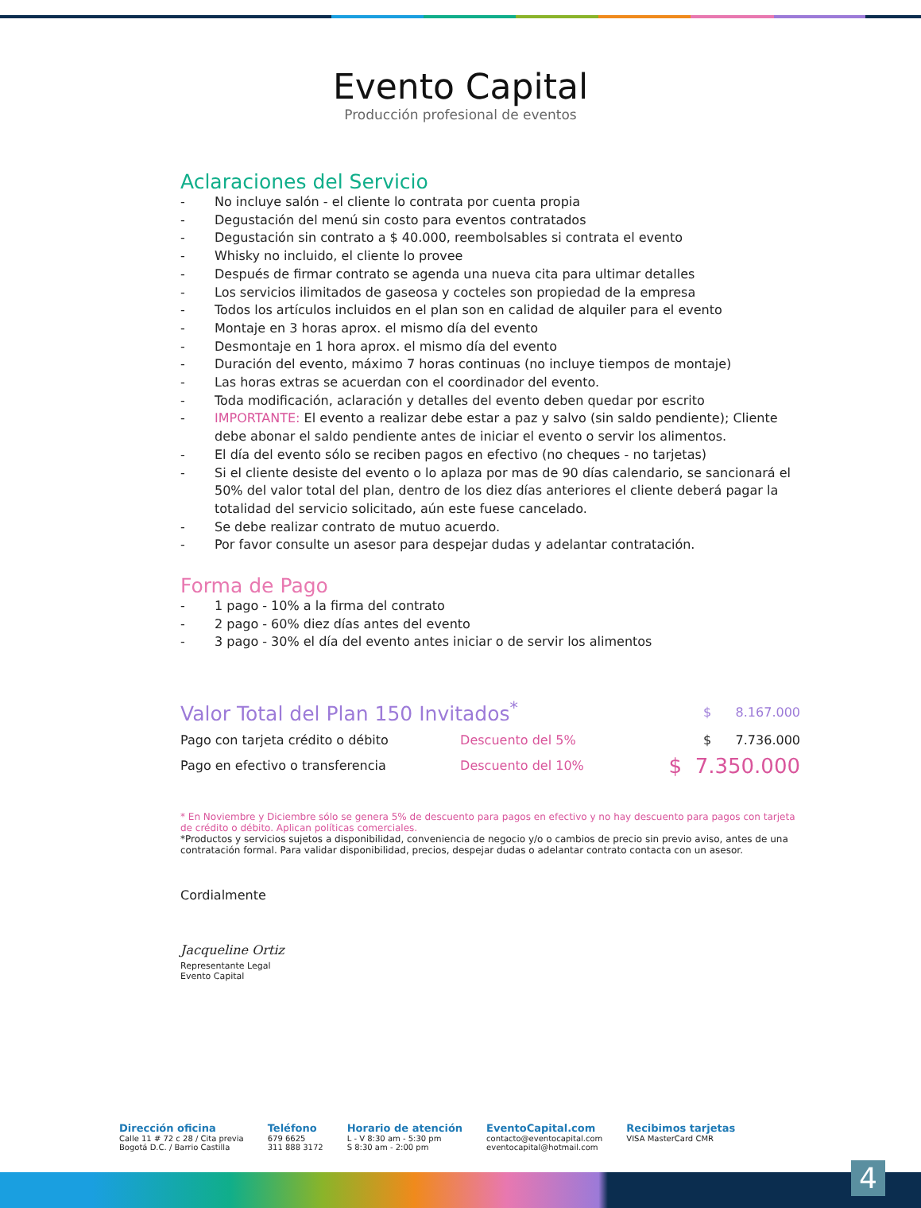Evento Capital
Producción profesional de eventos
Aclaraciones del Servicio
- No incluye salón - el cliente lo contrata por cuenta propia
- Degustación del menú sin costo para eventos contratados
- Degustación sin contrato a $ 40.000, reembolsables si contrata el evento
- Whisky no incluido, el cliente lo provee
- Después de firmar contrato se agenda una nueva cita para ultimar detalles
- Los servicios ilimitados de gaseosa y cocteles son propiedad de la empresa
- Todos los artículos incluidos en el plan son en calidad de alquiler para el evento
- Montaje en 3 horas aprox. el mismo día del evento
- Desmontaje en 1 hora aprox. el mismo día del evento
- Duración del evento, máximo 7 horas continuas (no incluye tiempos de montaje)
- Las horas extras se acuerdan con el coordinador del evento.
- Toda modificación, aclaración y detalles del evento deben quedar por escrito
- IMPORTANTE: El evento a realizar debe estar a paz y salvo (sin saldo pendiente); Cliente debe abonar el saldo pendiente antes de iniciar el evento o servir los alimentos.
- El día del evento sólo se reciben pagos en efectivo (no cheques - no tarjetas)
- Si el cliente desiste del evento o lo aplaza por mas de 90 días calendario, se sancionará el 50% del valor total del plan, dentro de los diez días anteriores el cliente deberá pagar la totalidad del servicio solicitado, aún este fuese cancelado.
- Se debe realizar contrato de mutuo acuerdo.
- Por favor consulte un asesor para despejar dudas y adelantar contratación.
Forma de Pago
- 1 pago - 10% a la firma del contrato
- 2 pago - 60% diez días antes del evento
- 3 pago - 30% el día del evento antes iniciar o de servir los alimentos
| Valor Total del Plan 150 Invitados<sup>*</sup> | | $ 8.167.000 |
| Pago con tarjeta crédito o débito | Descuento del 5% | $ 7.736.000 |
| Pago en efectivo o transferencia | Descuento del 10% | $ 7.350.000 |
* En Noviembre y Diciembre sólo se genera 5% de descuento para pagos en efectivo y no hay descuento para pagos con tarjeta de crédito o débito. Aplican políticas comerciales.
*Productos y servicios sujetos a disponibilidad, conveniencia de negocio y/o o cambios de precio sin previo aviso, antes de una contratación formal. Para validar disponibilidad, precios, despejar dudas o adelantar contrato contacta con un asesor.
Cordialmente
Jacqueline Ortiz
Representante Legal
Evento Capital
Dirección oficina
Calle 11 # 72 c 28 / Cita previa
Bogotá D.C. / Barrio Castilla
Teléfono
679 6625
311 888 3172
Horario de atención
L - V 8:30 am - 5:30 pm
S 8:30 am - 2:00 pm
EventoCapital.com
contacto@eventocapital.com
eventocapital@hotmail.com
Recibimos tarjetas
VISA MasterCard CMR
4